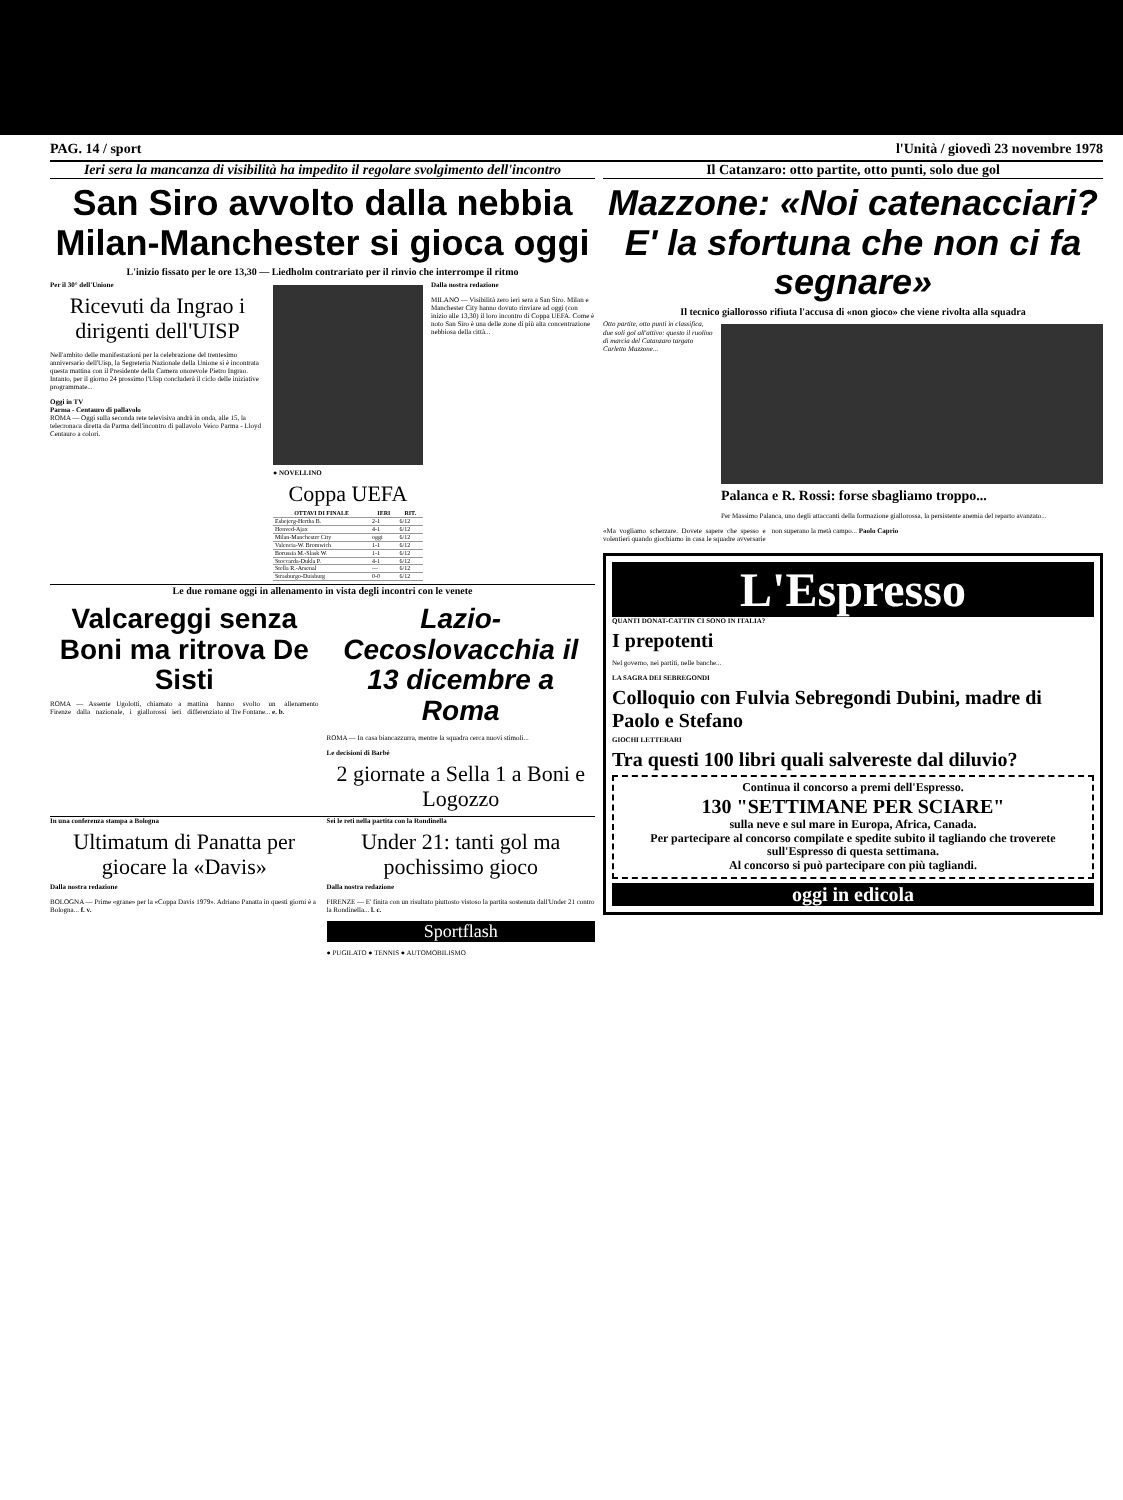PAG. 14 / sport l'Unità / giovedì 23 novembre 1978
Ieri sera la mancanza di visibilità ha impedito il regolare svolgimento dell'incontro
San Siro avvolto dalla nebbia
Milan-Manchester si gioca oggi
L'inizio fissato per le ore 13,30 — Liedholm contrariato per il rinvio che interrompe il ritmo
Per il 30° dell'Unione
Ricevuti da Ingrao i dirigenti dell'UISP
Nell'ambito delle manifestazioni per la celebrazione del trentesimo anniversario dell'Uisp, la Segreteria Nazionale della Unione si è incontrata questa mattina con il Presidente della Camera onorevole Pietro Ingrao. Intanto, per il giorno 24 prossimo l'Uisp concluderà il ciclo delle iniziative programmate...
Oggi in TV
Parma - Centauro di pallavolo
ROMA — Oggi sulla seconda rete televisiva andrà in onda, alle 15, la telecronaca diretta da Parma dell'incontro di pallavolo Veico Parma - Lloyd Centauro a colori.
● NOVELLINO
Coppa UEFA
| OTTAVI DI FINALE | IERI | RIT. |
| --- | --- | --- |
| Esbejerg-Hertha B. | 2-1 | 6/12 |
| Honved-Ajax | 4-1 | 6/12 |
| Milan-Manchester City | oggi | 6/12 |
| Valencia-W. Bromwich | 1-1 | 6/12 |
| Borussia M.-Slask W. | 1-1 | 6/12 |
| Stoccarda-Dukla P. | 4-1 | 6/12 |
| Stella R.-Arsenal | — | 6/12 |
| Strasburgo-Duisburg | 0-0 | 6/12 |
Dalla nostra redazione
MILANO — Visibilità zero ieri sera a San Siro. Milan e Manchester City hanno dovuto rinviare ad oggi (con inizio alle 13,30) il loro incontro di Coppa UEFA. Come è noto San Siro è una delle zone di più alta concentrazione nebbiosa della città...
Le due romane oggi in allenamento in vista degli incontri con le venete
Valcareggi senza Boni ma ritrova De Sisti
ROMA — Assente Ugolotti, chiamato a Firenze dalla nazionale, i giallorossi ieri mattina hanno svolto un allenamento differenziato al Tre Fontane... e. b.
Lazio-Cecoslovacchia il 13 dicembre a Roma
ROMA — In casa biancazzurra, mentre la squadra cerca nuovi stimoli...
Le decisioni di Barbè
2 giornate a Sella 1 a Boni e Logozzo
In una conferenza stampa a Bologna
Ultimatum di Panatta per giocare la «Davis»
Dalla nostra redazione
BOLOGNA — Prime «grane» per la «Coppa Davis 1979». Adriano Panatta in questi giorni è a Bologna... f. v.
Sei le reti nella partita con la Rondinella
Under 21: tanti gol ma pochissimo gioco
Dalla nostra redazione
FIRENZE — E' finita con un risultato piuttosto vistoso la partita sostenuta dall'Under 21 contro la Rondinella... l. c.
Sportflash
● PUGILATO ● TENNIS ● AUTOMOBILISMO
Il Catanzaro: otto partite, otto punti, solo due gol
Mazzone: «Noi catenacciari? E' la sfortuna che non ci fa segnare»
Il tecnico giallorosso rifiuta l'accusa di «non gioco» che viene rivolta alla squadra
Otto partite, otto punti in classifica, due soli gol all'attivo: questo il ruolino di marcia del Catanzaro targato Carletto Mazzone...
Palanca e R. Rossi: forse sbagliamo troppo...
Per Massimo Palanca, uno degli attaccanti della formazione giallorossa, la persistente anemia del reparto avanzato...
«Ma vogliamo scherzare. Dovete sapere che spesso e volentieri quando giochiamo in casa le squadre avversarie non superano la metà campo... Paolo Caprio
L'Espresso
QUANTI DONAT-CATTIN CI SONO IN ITALIA?
I prepotenti
Nel governo, nei partiti, nelle banche...
LA SAGRA DEI SEBREGONDI
Colloquio con Fulvia Sebregondi Dubini, madre di Paolo e Stefano
GIOCHI LETTERARI
Tra questi 100 libri quali salvereste dal diluvio?
Continua il concorso a premi dell'Espresso.
130 "SETTIMANE PER SCIARE"
sulla neve e sul mare in Europa, Africa, Canada.
Per partecipare al concorso compilate e spedite subito il tagliando che troverete sull'Espresso di questa settimana.
Al concorso si può partecipare con più tagliandi.
oggi in edicola